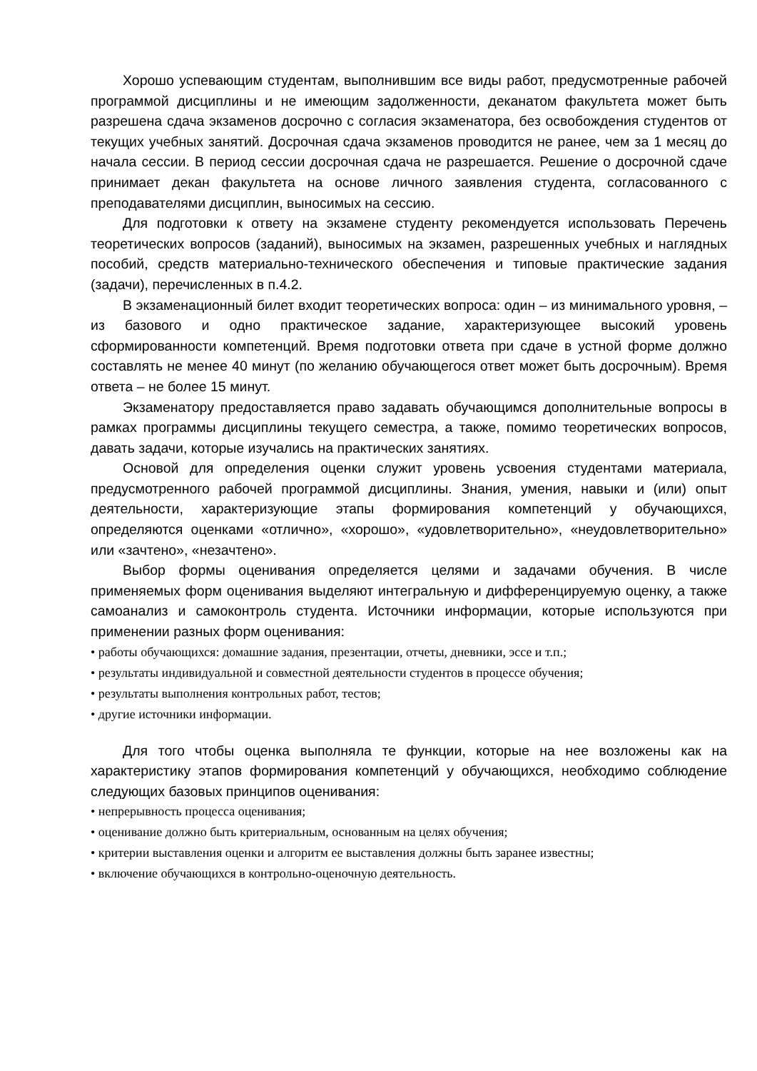Хорошо успевающим студентам, выполнившим все виды работ, предусмотренные рабочей программой дисциплины и не имеющим задолженности, деканатом факультета может быть разрешена сдача экзаменов досрочно с согласия экзаменатора, без освобождения студентов от текущих учебных занятий. Досрочная сдача экзаменов проводится не ранее, чем за 1 месяц до начала сессии. В период сессии досрочная сдача не разрешается. Решение о досрочной сдаче принимает декан факультета на основе личного заявления студента, согласованного с преподавателями дисциплин, выносимых на сессию.
Для подготовки к ответу на экзамене студенту рекомендуется использовать Перечень теоретических вопросов (заданий), выносимых на экзамен, разрешенных учебных и наглядных пособий, средств материально-технического обеспечения и типовые практические задания (задачи), перечисленных в п.4.2.
В экзаменационный билет входит теоретических вопроса: один – из минимального уровня, – из базового и одно практическое задание, характеризующее высокий уровень сформированности компетенций. Время подготовки ответа при сдаче в устной форме должно составлять не менее 40 минут (по желанию обучающегося ответ может быть досрочным). Время ответа – не более 15 минут.
Экзаменатору предоставляется право задавать обучающимся дополнительные вопросы в рамках программы дисциплины текущего семестра, а также, помимо теоретических вопросов, давать задачи, которые изучались на практических занятиях.
Основой для определения оценки служит уровень усвоения студентами материала, предусмотренного рабочей программой дисциплины. Знания, умения, навыки и (или) опыт деятельности, характеризующие этапы формирования компетенций у обучающихся, определяются оценками «отлично», «хорошо», «удовлетворительно», «неудовлетворительно» или «зачтено», «незачтено».
Выбор формы оценивания определяется целями и задачами обучения. В числе применяемых форм оценивания выделяют интегральную и дифференцируемую оценку, а также самоанализ и самоконтроль студента. Источники информации, которые используются при применении разных форм оценивания:
• работы обучающихся: домашние задания, презентации, отчеты, дневники, эссе и т.п.;
• результаты индивидуальной и совместной деятельности студентов в процессе обучения;
• результаты выполнения контрольных работ, тестов;
• другие источники информации.
Для того чтобы оценка выполняла те функции, которые на нее возложены как на характеристику этапов формирования компетенций у обучающихся, необходимо соблюдение следующих базовых принципов оценивания:
• непрерывность процесса оценивания;
• оценивание должно быть критериальным, основанным на целях обучения;
• критерии выставления оценки и алгоритм ее выставления должны быть заранее известны;
• включение обучающихся в контрольно-оценочную деятельность.